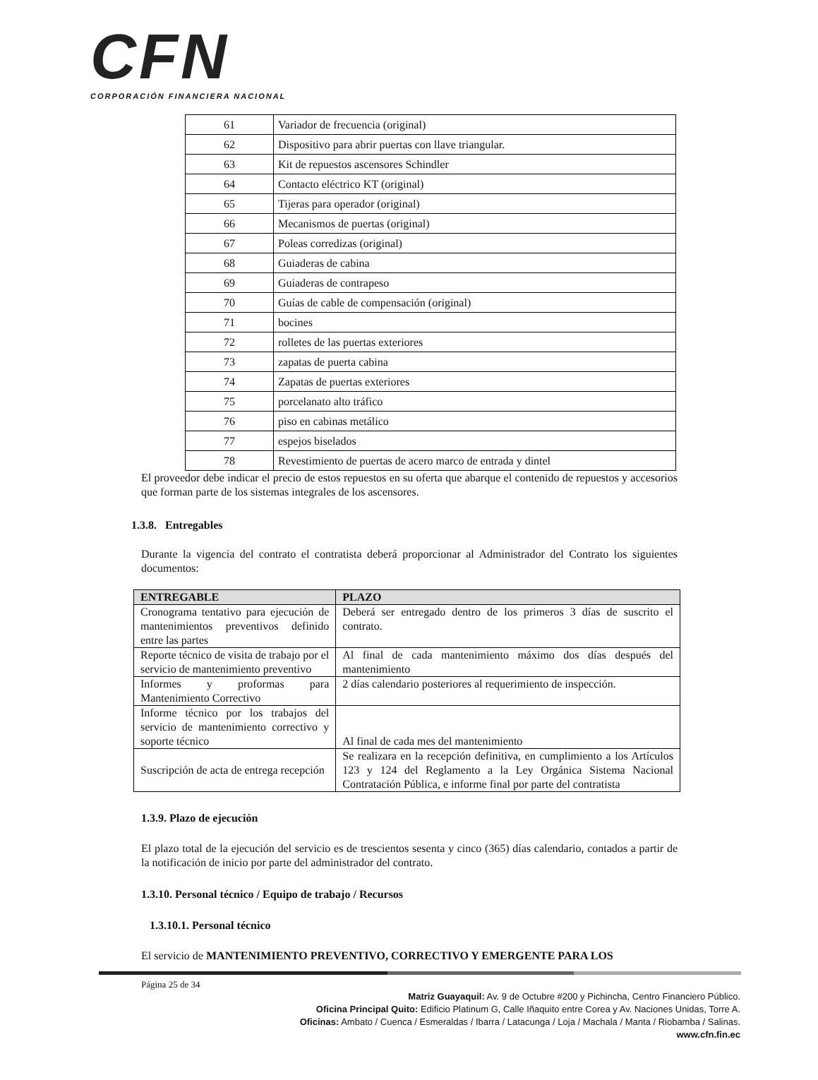CFN
CORPORACIÓN FINANCIERA NACIONAL
| 61 | Variador de frecuencia (original) |
| 62 | Dispositivo para abrir puertas con llave triangular. |
| 63 | Kit de repuestos ascensores Schindler |
| 64 | Contacto eléctrico KT (original) |
| 65 | Tijeras para operador (original) |
| 66 | Mecanismos de puertas (original) |
| 67 | Poleas corredizas (original) |
| 68 | Guiaderas de cabina |
| 69 | Guiaderas de contrapeso |
| 70 | Guías de cable de compensación (original) |
| 71 | bocines |
| 72 | rolletes de las puertas exteriores |
| 73 | zapatas de puerta cabina |
| 74 | Zapatas de puertas exteriores |
| 75 | porcelanato alto tráfico |
| 76 | piso en cabinas metálico |
| 77 | espejos biselados |
| 78 | Revestimiento de puertas de acero marco de entrada y dintel |
El proveedor debe indicar el precio de estos repuestos en su oferta que abarque el contenido de repuestos y accesorios que forman parte de los sistemas integrales de los ascensores.
1.3.8. Entregables
Durante la vigencia del contrato el contratista deberá proporcionar al Administrador del Contrato los siguientes documentos:
| ENTREGABLE | PLAZO |
| --- | --- |
| Cronograma tentativo para ejecución de mantenimientos preventivos definido entre las partes | Deberá ser entregado dentro de los primeros 3 días de suscrito el contrato. |
| Reporte técnico de visita de trabajo por el servicio de mantenimiento preventivo | Al final de cada mantenimiento máximo dos días después del mantenimiento |
| Informes y proformas para Mantenimiento Correctivo | 2 días calendario posteriores al requerimiento de inspección. |
| Informe técnico por los trabajos del servicio de mantenimiento correctivo y soporte técnico | Al final de cada mes del mantenimiento |
| Suscripción de acta de entrega recepción | Se realizara en la recepción definitiva, en cumplimiento a los Artículos 123 y 124 del Reglamento a la Ley Orgánica Sistema Nacional Contratación Pública, e informe final por parte del contratista |
1.3.9. Plazo de ejecución
El plazo total de la ejecución del servicio es de trescientos sesenta y cinco (365) días calendario, contados a partir de la notificación de inicio por parte del administrador del contrato.
1.3.10. Personal técnico / Equipo de trabajo / Recursos
1.3.10.1. Personal técnico
El servicio de MANTENIMIENTO PREVENTIVO, CORRECTIVO Y EMERGENTE PARA LOS
Página 25 de 34
Matriz Guayaquil: Av. 9 de Octubre #200 y Pichincha, Centro Financiero Público.
Oficina Principal Quito: Edificio Platinum G, Calle Iñaquito entre Corea y Av. Naciones Unidas, Torre A.
Oficinas: Ambato / Cuenca / Esmeraldas / Ibarra / Latacunga / Loja / Machala / Manta / Riobamba / Salinas.
www.cfn.fin.ec